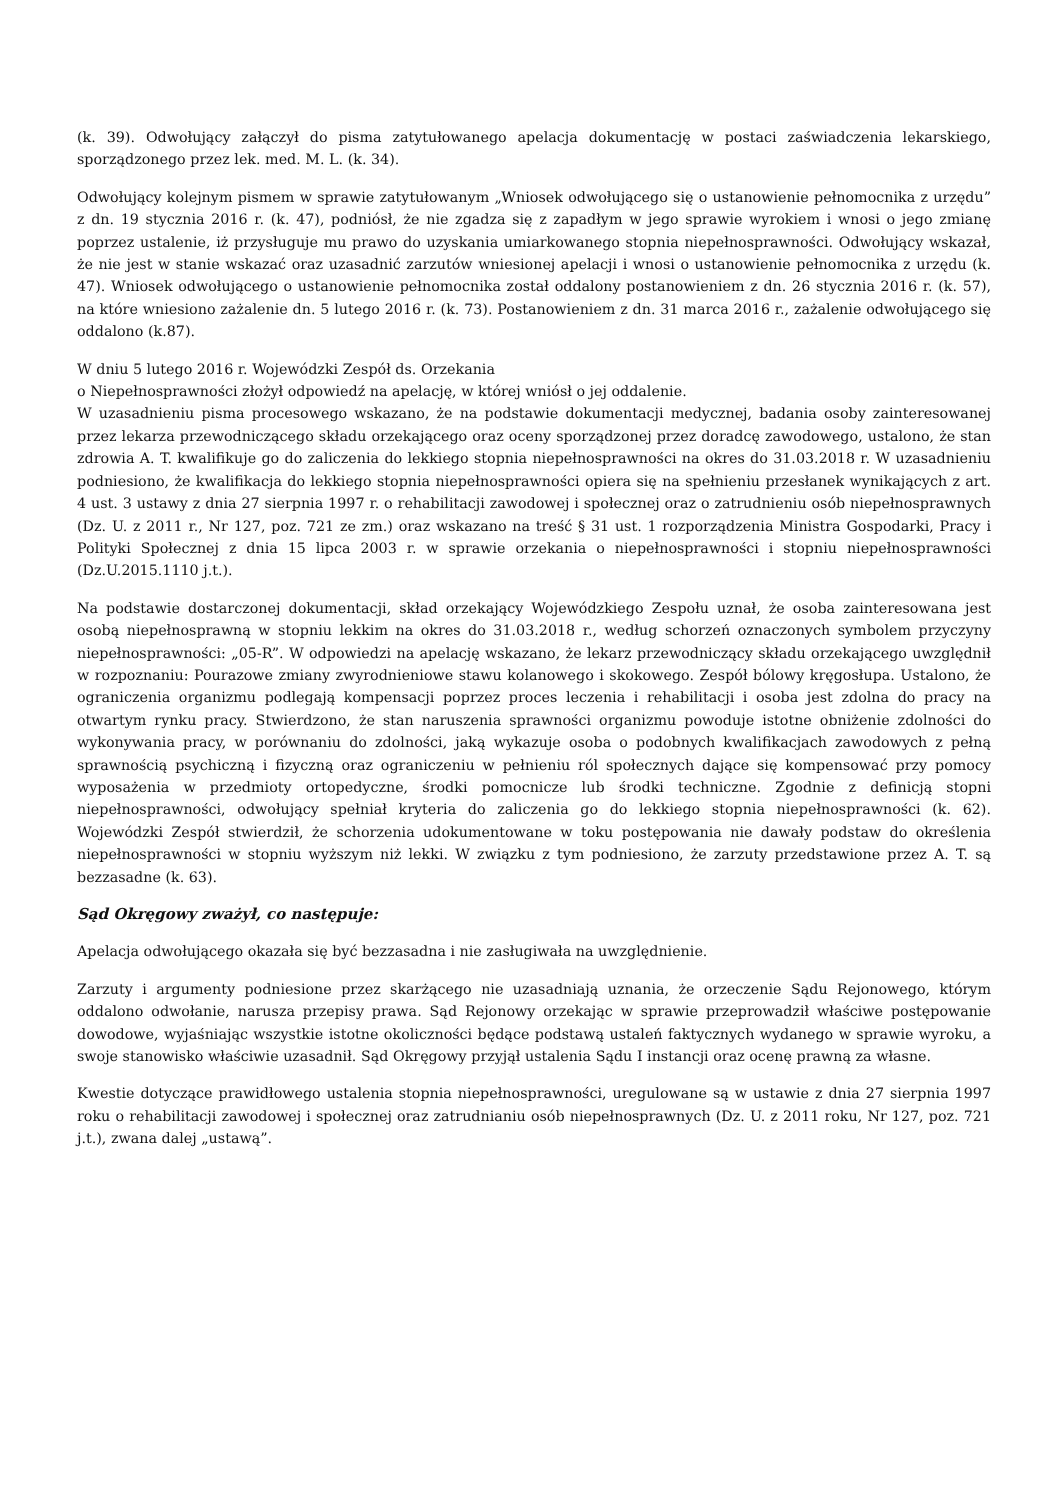(k. 39). Odwołujący załączył do pisma zatytułowanego apelacja dokumentację w postaci zaświadczenia lekarskiego, sporządzonego przez lek. med. M. L. (k. 34).
Odwołujący kolejnym pismem w sprawie zatytułowanym „Wniosek odwołującego się o ustanowienie pełnomocnika z urzędu” z dn. 19 stycznia 2016 r. (k. 47), podniósł, że nie zgadza się z zapadłym w jego sprawie wyrokiem i wnosi o jego zmianę poprzez ustalenie, iż przysługuje mu prawo do uzyskania umiarkowanego stopnia niepełnosprawności. Odwołujący wskazał, że nie jest w stanie wskazać oraz uzasadnić zarzutów wniesionej apelacji i wnosi o ustanowienie pełnomocnika z urzędu (k. 47). Wniosek odwołującego o ustanowienie pełnomocnika został oddalony postanowieniem z dn. 26 stycznia 2016 r. (k. 57), na które wniesiono zażalenie dn. 5 lutego 2016 r. (k. 73). Postanowieniem z dn. 31 marca 2016 r., zażalenie odwołującego się oddalono (k.87).
W dniu 5 lutego 2016 r. Wojewódzki Zespół ds. Orzekania
o Niepełnosprawności złożył odpowiedź na apelację, w której wniósł o jej oddalenie.
W uzasadnieniu pisma procesowego wskazano, że na podstawie dokumentacji medycznej, badania osoby zainteresowanej przez lekarza przewodniczącego składu orzekającego oraz oceny sporządzonej przez doradcę zawodowego, ustalono, że stan zdrowia A. T. kwalifikuje go do zaliczenia do lekkiego stopnia niepełnosprawności na okres do 31.03.2018 r. W uzasadnieniu podniesiono, że kwalifikacja do lekkiego stopnia niepełnosprawności opiera się na spełnieniu przesłanek wynikających z art. 4 ust. 3 ustawy z dnia 27 sierpnia 1997 r. o rehabilitacji zawodowej i społecznej oraz o zatrudnieniu osób niepełnosprawnych (Dz. U. z 2011 r., Nr 127, poz. 721 ze zm.) oraz wskazano na treść § 31 ust. 1 rozporządzenia Ministra Gospodarki, Pracy i Polityki Społecznej z dnia 15 lipca 2003 r. w sprawie orzekania o niepełnosprawności i stopniu niepełnosprawności (Dz.U.2015.1110 j.t.).
Na podstawie dostarczonej dokumentacji, skład orzekający Wojewódzkiego Zespołu uznał, że osoba zainteresowana jest osobą niepełnosprawną w stopniu lekkim na okres do 31.03.2018 r., według schorzeń oznaczonych symbolem przyczyny niepełnosprawności: „05-R”. W odpowiedzi na apelację wskazano, że lekarz przewodniczący składu orzekającego uwzględnił w rozpoznaniu: Pourazowe zmiany zwyrodnieniowe stawu kolanowego i skokowego. Zespół bólowy kręgosłupa. Ustalono, że ograniczenia organizmu podlegają kompensacji poprzez proces leczenia i rehabilitacji i osoba jest zdolna do pracy na otwartym rynku pracy. Stwierdzono, że stan naruszenia sprawności organizmu powoduje istotne obniżenie zdolności do wykonywania pracy, w porównaniu do zdolności, jaką wykazuje osoba o podobnych kwalifikacjach zawodowych z pełną sprawnością psychiczną i fizyczną oraz ograniczeniu w pełnieniu ról społecznych dające się kompensować przy pomocy wyposażenia w przedmioty ortopedyczne, środki pomocnicze lub środki techniczne. Zgodnie z definicją stopni niepełnosprawności, odwołujący spełniał kryteria do zaliczenia go do lekkiego stopnia niepełnosprawności (k. 62). Wojewódzki Zespół stwierdził, że schorzenia udokumentowane w toku postępowania nie dawały podstaw do określenia niepełnosprawności w stopniu wyższym niż lekki. W związku z tym podniesiono, że zarzuty przedstawione przez A. T. są bezzasadne (k. 63).
Sąd Okręgowy zważył, co następuje:
Apelacja odwołującego okazała się być bezzasadna i nie zasługiwała na uwzględnienie.
Zarzuty i argumenty podniesione przez skarżącego nie uzasadniają uznania, że orzeczenie Sądu Rejonowego, którym oddalono odwołanie, narusza przepisy prawa. Sąd Rejonowy orzekając w sprawie przeprowadził właściwe postępowanie dowodowe, wyjaśniając wszystkie istotne okoliczności będące podstawą ustaleń faktycznych wydanego w sprawie wyroku, a swoje stanowisko właściwie uzasadnił. Sąd Okręgowy przyjął ustalenia Sądu I instancji oraz ocenę prawną za własne.
Kwestie dotyczące prawidłowego ustalenia stopnia niepełnosprawności, uregulowane są w ustawie z dnia 27 sierpnia 1997 roku o rehabilitacji zawodowej i społecznej oraz zatrudnianiu osób niepełnosprawnych (Dz. U. z 2011 roku, Nr 127, poz. 721 j.t.), zwana dalej „ustawą”.